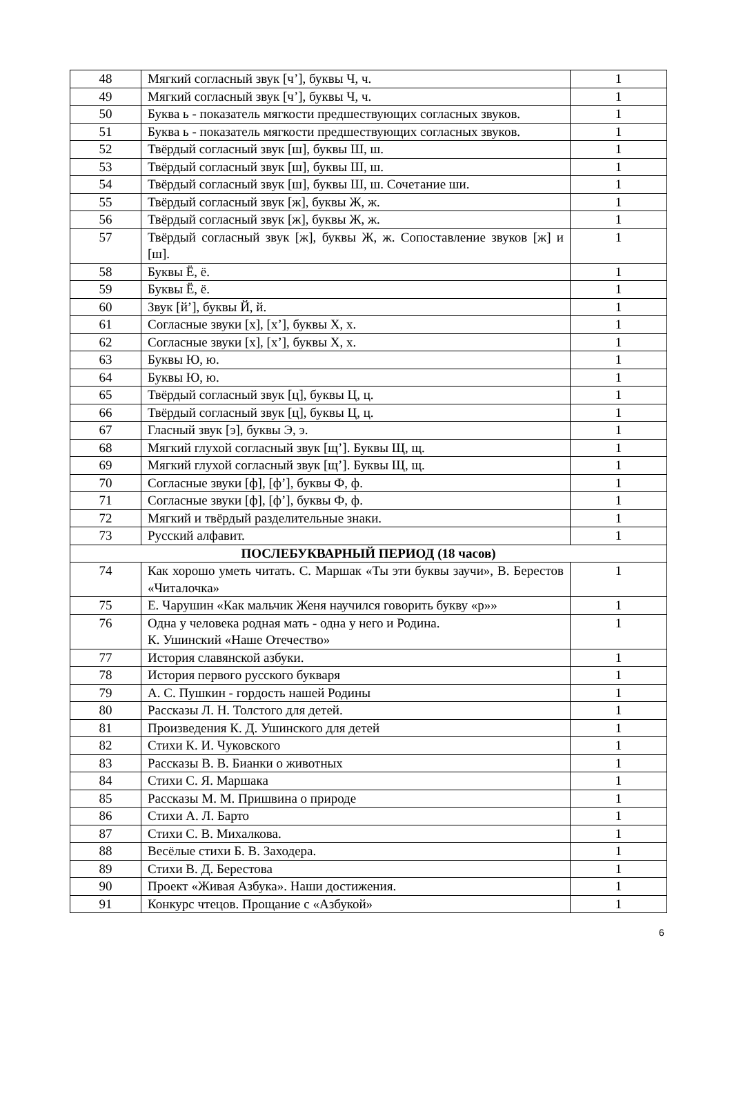| 48 | Мягкий согласный звук [ч’], буквы Ч, ч. | 1 |
| 49 | Мягкий согласный звук [ч’], буквы Ч, ч. | 1 |
| 50 | Буква ь - показатель мягкости предшествующих согласных звуков. | 1 |
| 51 | Буква ь - показатель мягкости предшествующих согласных звуков. | 1 |
| 52 | Твёрдый согласный звук [ш], буквы Ш, ш. | 1 |
| 53 | Твёрдый согласный звук [ш], буквы Ш, ш. | 1 |
| 54 | Твёрдый согласный звук [ш], буквы Ш, ш. Сочетание ши. | 1 |
| 55 | Твёрдый согласный звук [ж], буквы Ж, ж. | 1 |
| 56 | Твёрдый согласный звук [ж], буквы Ж, ж. | 1 |
| 57 | Твёрдый согласный звук [ж], буквы Ж, ж. Сопоставление звуков [ж] и [ш]. | 1 |
| 58 | Буквы Ё, ё. | 1 |
| 59 | Буквы Ё, ё. | 1 |
| 60 | Звук [й’], буквы Й, й. | 1 |
| 61 | Согласные звуки [х], [х’], буквы Х, х. | 1 |
| 62 | Согласные звуки [х], [х’], буквы Х, х. | 1 |
| 63 | Буквы Ю, ю. | 1 |
| 64 | Буквы Ю, ю. | 1 |
| 65 | Твёрдый согласный звук [ц], буквы Ц, ц. | 1 |
| 66 | Твёрдый согласный звук [ц], буквы Ц, ц. | 1 |
| 67 | Гласный звук [э], буквы Э, э. | 1 |
| 68 | Мягкий глухой согласный звук [щ’]. Буквы Щ, щ. | 1 |
| 69 | Мягкий глухой согласный звук [щ’]. Буквы Щ, щ. | 1 |
| 70 | Согласные звуки [ф], [ф’], буквы Ф, ф. | 1 |
| 71 | Согласные звуки [ф], [ф’], буквы Ф, ф. | 1 |
| 72 | Мягкий и твёрдый разделительные знаки. | 1 |
| 73 | Русский алфавит. | 1 |
| ПОСЛЕБУКВАРНЫЙ ПЕРИОД (18 часов) | | |
| 74 | Как хорошо уметь читать. С. Маршак «Ты эти буквы заучи», В. Берестов «Читалочка» | 1 |
| 75 | Е. Чарушин «Как мальчик Женя научился говорить букву «р»» | 1 |
| 76 | Одна у человека родная мать - одна у него и Родина. К. Ушинский «Наше Отечество» | 1 |
| 77 | История славянской азбуки. | 1 |
| 78 | История первого русского букваря | 1 |
| 79 | А. С. Пушкин - гордость нашей Родины | 1 |
| 80 | Рассказы Л. Н. Толстого для детей. | 1 |
| 81 | Произведения К. Д. Ушинского для детей | 1 |
| 82 | Стихи К. И. Чуковского | 1 |
| 83 | Рассказы В. В. Бианки о животных | 1 |
| 84 | Стихи С. Я. Маршака | 1 |
| 85 | Рассказы М. М. Пришвина о природе | 1 |
| 86 | Стихи А. Л. Барто | 1 |
| 87 | Стихи С. В. Михалкова. | 1 |
| 88 | Весёлые стихи Б. В. Заходера. | 1 |
| 89 | Стихи В. Д. Берестова | 1 |
| 90 | Проект «Живая Азбука». Наши достижения. | 1 |
| 91 | Конкурс чтецов. Прощание с «Азбукой» | 1 |
6